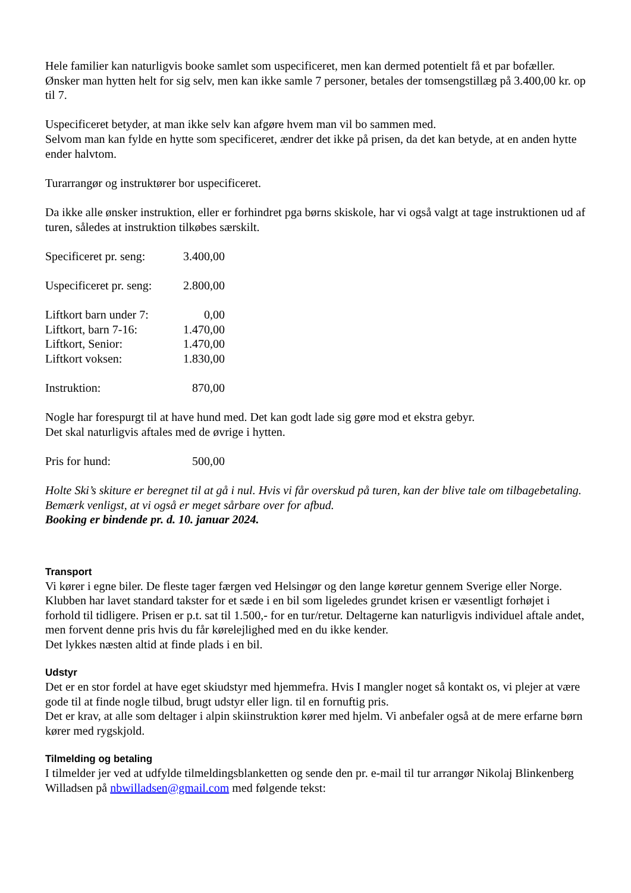Hele familier kan naturligvis booke samlet som uspecificeret, men kan dermed potentielt få et par bofæller. Ønsker man hytten helt for sig selv, men kan ikke samle 7 personer, betales der tomsengstillæg på 3.400,00 kr. op til 7.
Uspecificeret betyder, at man ikke selv kan afgøre hvem man vil bo sammen med.
Selvom man kan fylde en hytte som specificeret, ændrer det ikke på prisen, da det kan betyde, at en anden hytte ender halvtom.
Turarrangør og instruktører bor uspecificeret.
Da ikke alle ønsker instruktion, eller er forhindret pga børns skiskole, har vi også valgt at tage instruktionen ud af turen, således at instruktion tilkøbes særskilt.
| Specificeret pr. seng: | 3.400,00 |
| Uspecificeret pr. seng: | 2.800,00 |
| Liftkort barn under 7: | 0,00 |
| Liftkort, barn 7-16: | 1.470,00 |
| Liftkort, Senior: | 1.470,00 |
| Liftkort voksen: | 1.830,00 |
| Instruktion: | 870,00 |
Nogle har forespurgt til at have hund med. Det kan godt lade sig gøre mod et ekstra gebyr.
Det skal naturligvis aftales med de øvrige i hytten.
| Pris for hund: | 500,00 |
Holte Ski’s skiture er beregnet til at gå i nul. Hvis vi får overskud på turen, kan der blive tale om tilbagebetaling. Bemærk venligst, at vi også er meget sårbare over for afbud.
Booking er bindende pr. d. 10. januar 2024.
Transport
Vi kører i egne biler. De fleste tager færgen ved Helsingør og den lange køretur gennem Sverige eller Norge.
Klubben har lavet standard takster for et sæde i en bil som ligeledes grundet krisen er væsentligt forhøjet i forhold til tidligere. Prisen er p.t. sat til 1.500,- for en tur/retur. Deltagerne kan naturligvis individuel aftale andet, men forvent denne pris hvis du får kørelejlighed med en du ikke kender.
Det lykkes næsten altid at finde plads i en bil.
Udstyr
Det er en stor fordel at have eget skiudstyr med hjemmefra. Hvis I mangler noget så kontakt os, vi plejer at være gode til at finde nogle tilbud, brugt udstyr eller lign. til en fornuftig pris.
Det er krav, at alle som deltager i alpin skiinstruktion kører med hjelm. Vi anbefaler også at de mere erfarne børn kører med rygskjold.
Tilmelding og betaling
I tilmelder jer ved at udfylde tilmeldingsblanketten og sende den pr. e-mail til tur arrangør Nikolaj Blinkenberg Willadsen på nbwilladsen@gmail.com med følgende tekst: